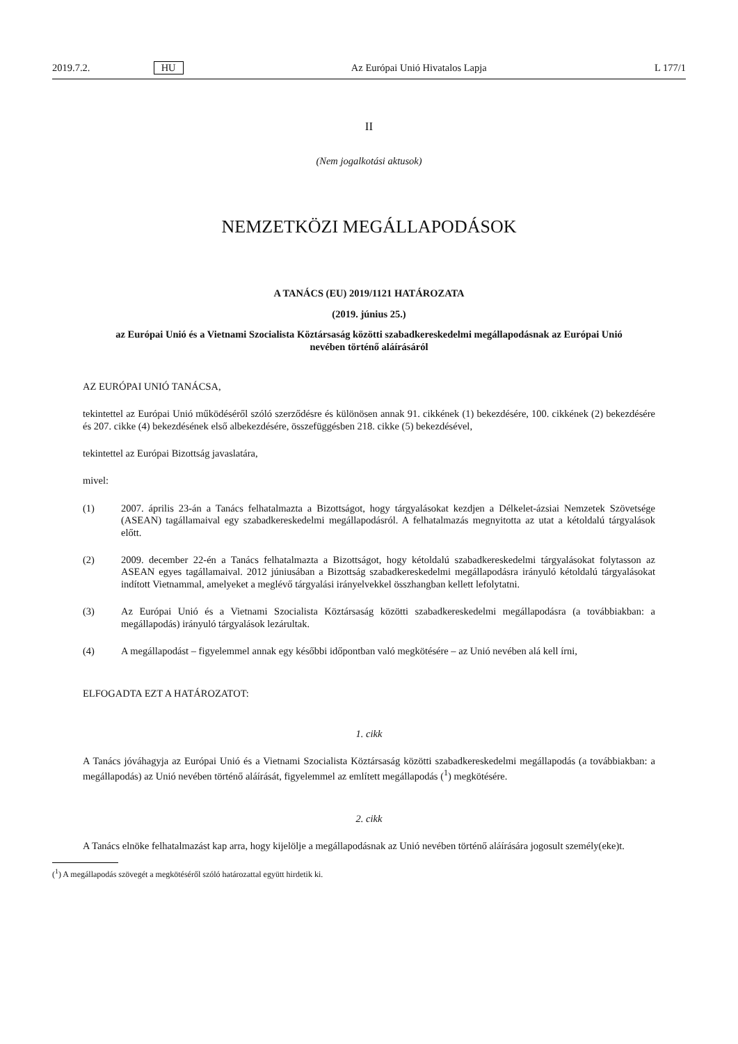2019.7.2. HU Az Európai Unió Hivatalos Lapja L 177/1
II
(Nem jogalkotási aktusok)
NEMZETKÖZI MEGÁLLAPODÁSOK
A TANÁCS (EU) 2019/1121 HATÁROZATA
(2019. június 25.)
az Európai Unió és a Vietnami Szocialista Köztársaság közötti szabadkereskedelmi megállapodásnak az Európai Unió nevében történő aláírásáról
AZ EURÓPAI UNIÓ TANÁCSA,
tekintettel az Európai Unió működéséről szóló szerződésre és különösen annak 91. cikkének (1) bekezdésére, 100. cikkének (2) bekezdésére és 207. cikke (4) bekezdésének első albekezdésére, összefüggésben 218. cikke (5) bekezdésével,
tekintettel az Európai Bizottság javaslatára,
mivel:
(1) 2007. április 23-án a Tanács felhatalmazta a Bizottságot, hogy tárgyalásokat kezdjen a Délkelet-ázsiai Nemzetek Szövetsége (ASEAN) tagállamaival egy szabadkereskedelmi megállapodásról. A felhatalmazás megnyitotta az utat a kétoldalú tárgyalások előtt.
(2) 2009. december 22-én a Tanács felhatalmazta a Bizottságot, hogy kétoldalú szabadkereskedelmi tárgyalásokat folytasson az ASEAN egyes tagállamaival. 2012 júniusában a Bizottság szabadkereskedelmi megállapodásra irányuló kétoldalú tárgyalásokat indított Vietnammal, amelyeket a meglévő tárgyalási irányelvekkel összhangban kellett lefolytatni.
(3) Az Európai Unió és a Vietnami Szocialista Köztársaság közötti szabadkereskedelmi megállapodásra (a továbbiakban: a megállapodás) irányuló tárgyalások lezárultak.
(4) A megállapodást – figyelemmel annak egy későbbi időpontban való megkötésére – az Unió nevében alá kell írni,
ELFOGADTA EZT A HATÁROZATOT:
1. cikk
A Tanács jóváhagyja az Európai Unió és a Vietnami Szocialista Köztársaság közötti szabadkereskedelmi megállapodás (a továbbiakban: a megállapodás) az Unió nevében történő aláírását, figyelemmel az említett megállapodás (<sup>1</sup>) megkötésére.
2. cikk
A Tanács elnöke felhatalmazást kap arra, hogy kijelölje a megállapodásnak az Unió nevében történő aláírására jogosult személy(eke)t.
(<sup>1</sup>) A megállapodás szövegét a megkötéséről szóló határozattal együtt hirdetik ki.